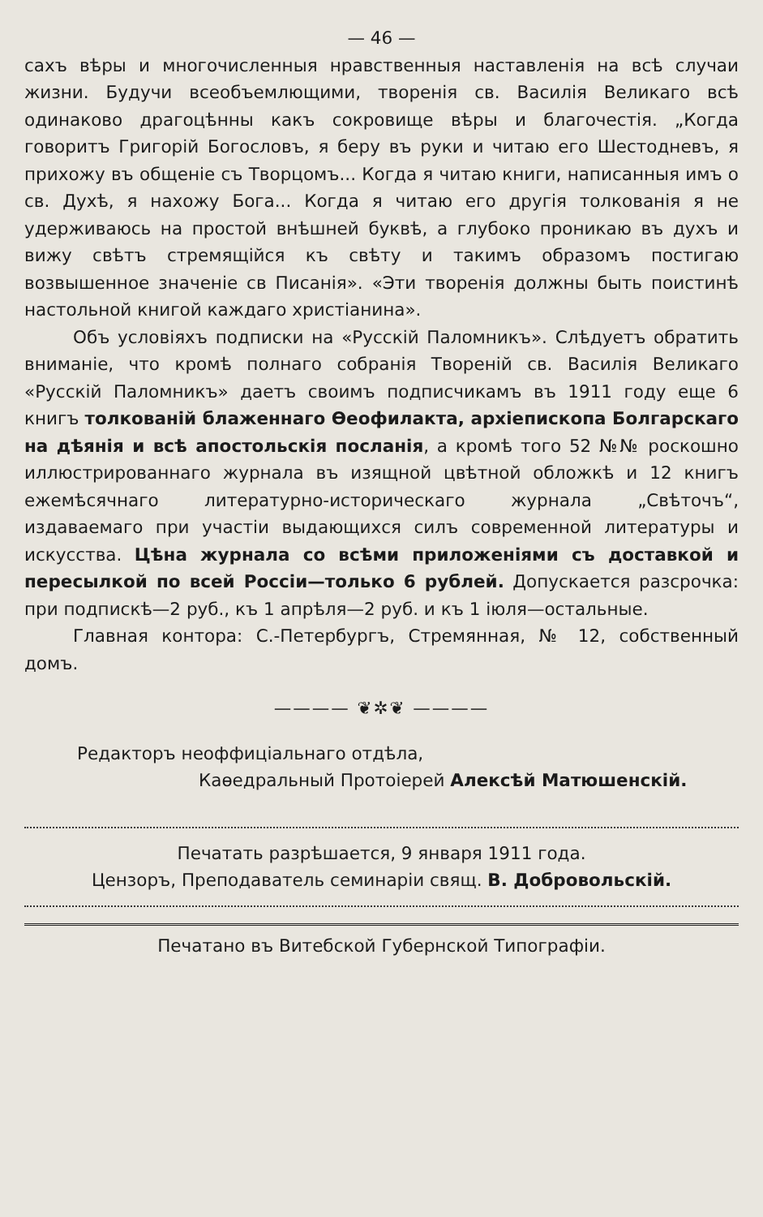— 46 —
сахъ вѣры и многочисленныя нравственныя наставленія на всѣ случаи жизни. Будучи всеобъемлющими, творенія св. Василія Великаго всѣ одинаково драгоцѣнны какъ сокровище вѣры и благочестія. „Когда говоритъ Григорій Богословъ, я беру въ руки и читаю его Шестодневъ, я прихожу въ общеніе съ Творцомъ... Когда я читаю книги, написанныя имъ о св. Духѣ, я нахожу Бога... Когда я читаю его другія толкованія я не удерживаюсь на простой внѣшней буквѣ, а глубоко проникаю въ духъ и вижу свѣтъ стремящійся къ свѣту и такимъ образомъ постигаю возвышенное значеніе св Писанія». «Эти творенія должны быть поистинѣ настольной книгой каждаго христіанина».
Объ условіяхъ подписки на «Русскій Паломникъ». Слѣдуетъ обратить вниманіе, что кромѣ полнаго собранія Твореній св. Василія Великаго «Русскій Паломникъ» даетъ своимъ подписчикамъ въ 1911 году еще 6 книгъ толкованій блаженнаго Ѳеофилакта, архіепископа Болгарскаго на дѣянія и всѣ апостольскія посланія, а кромѣ того 52 №№ роскошно иллюстрированнаго журнала въ изящной цвѣтной обложкѣ и 12 книгъ ежемѣсячнаго литературно-историческаго журнала „Свѣточъ“, издаваемаго при участіи выдающихся силъ современной литературы и искусства. Цѣна журнала со всѣми приложеніями съ доставкой и пересылкой по всей Россіи—только 6 рублей. Допускается разсрочка: при подпискѣ—2 руб., къ 1 апрѣля—2 руб. и къ 1 іюля—остальные.
Главная контора: С.-Петербургъ, Стремянная, № 12, собственный домъ.
———— ❦✲❦ ————
Редакторъ неоффиціальнаго отдѣла,
Каѳедральный Протоіерей Алексѣй Матюшенскій.
Печатать разрѣшается, 9 января 1911 года.
Цензоръ, Преподаватель семинаріи свящ. В. Добровольскій.
Печатано въ Витебской Губернской Типографіи.